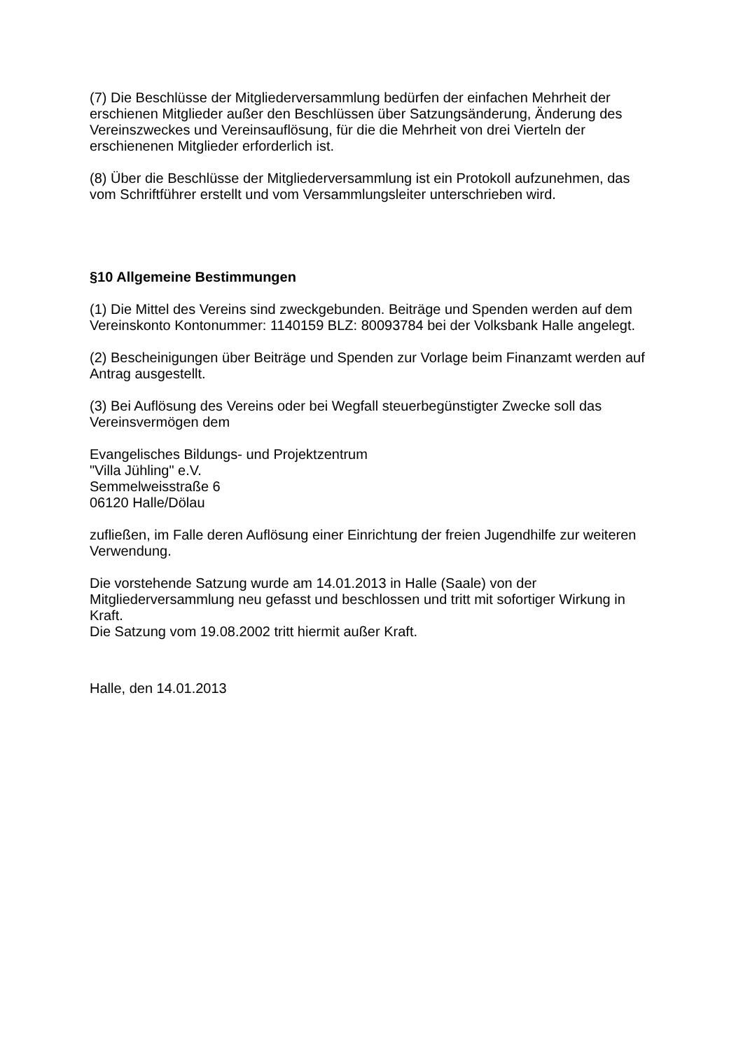(7) Die Beschlüsse der Mitgliederversammlung bedürfen der einfachen Mehrheit der erschienen Mitglieder außer den Beschlüssen über Satzungsänderung, Änderung des Vereinszweckes und Vereinsauflösung, für die die Mehrheit von drei Vierteln der erschienenen Mitglieder erforderlich ist.
(8) Über die Beschlüsse der Mitgliederversammlung ist ein Protokoll aufzunehmen, das vom Schriftführer erstellt und vom Versammlungsleiter unterschrieben wird.
§10 Allgemeine Bestimmungen
(1) Die Mittel des Vereins sind zweckgebunden. Beiträge und Spenden werden auf dem Vereinskonto Kontonummer: 1140159 BLZ: 80093784 bei der Volksbank Halle angelegt.
(2) Bescheinigungen über Beiträge und Spenden zur Vorlage beim Finanzamt werden auf Antrag ausgestellt.
(3) Bei Auflösung des Vereins oder bei Wegfall steuerbegünstigter Zwecke soll das Vereinsvermögen dem
Evangelisches Bildungs- und Projektzentrum
"Villa Jühling" e.V.
Semmelweisstraße 6
06120 Halle/Dölau
zufließen, im Falle deren Auflösung einer Einrichtung der freien Jugendhilfe zur weiteren Verwendung.
Die vorstehende Satzung wurde am 14.01.2013 in Halle (Saale) von der Mitgliederversammlung neu gefasst und beschlossen und tritt mit sofortiger Wirkung in Kraft.
Die Satzung vom 19.08.2002 tritt hiermit außer Kraft.
Halle, den 14.01.2013